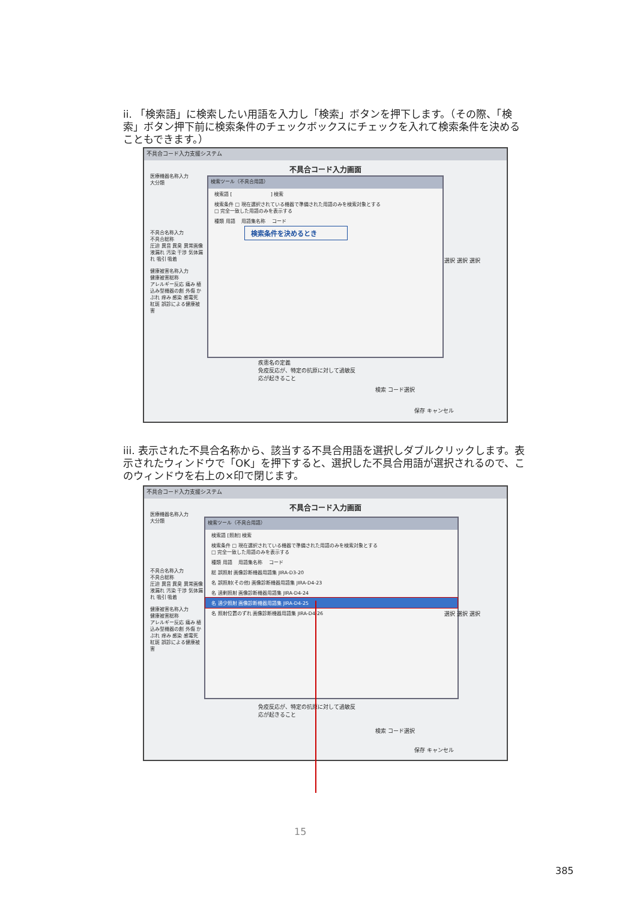ii. 「検索語」に検索したい用語を入力し「検索」ボタンを押下します。（その際、「検索」ボタン押下前に検索条件のチェックボックスにチェックを入れて検索条件を決めることもできます。）
不具合コード入力支援システム
不具合コード入力画面
医療機器名称入力
大分類
不具合名称入力
不具合総称
圧迫 異音 異臭 異常画像 液漏れ 汚染 干渉 気体漏れ 吸引 吸着
健康被害名称入力
健康被害総称
アレルギー反応 痛み 植込み型機器の創 外傷 かぶれ 痒み 感染 感電死 紅斑 誤診による健康被害
検索ツール（不具合用語）
検索語 [　　　　　　　　] 検索
検索条件 □ 現在選択されている機器で準備された用語のみを検索対象とする
□ 完全一致した用語のみを表示する
種類 用語 　用語集名称 　コード
検索条件を決めるとき
選択 選択 選択
疾患名の定義
免疫反応が、特定の抗原に対して過敏反応が起きること
検索 コード選択
保存 キャンセル
iii. 表示された不具合名称から、該当する不具合用語を選択しダブルクリックします。表示されたウィンドウで「OK」を押下すると、選択した不具合用語が選択されるので、このウィンドウを右上の×印で閉じます。
不具合コード入力支援システム
不具合コード入力画面
医療機器名称入力
大分類
不具合名称入力
不具合総称
圧迫 異音 異臭 異常画像 液漏れ 汚染 干渉 気体漏れ 吸引 吸着
健康被害名称入力
健康被害総称
アレルギー反応 痛み 植込み型機器の創 外傷 かぶれ 痒み 感染 感電死 紅斑 誤診による健康被害
検索ツール（不具合用語）
検索語 [照射] 検索
検索条件 □ 現在選択されている機器で準備された用語のみを検索対象とする
□ 完全一致した用語のみを表示する
種類 用語 　用語集名称 　コード
総 誤照射 画像診断機器用語集 JIRA-D3-20
名 誤照射(その他) 画像診断機器用語集 JIRA-D4-23
名 過剰照射 画像診断機器用語集 JIRA-D4-24
名 過少照射 画像診断機器用語集 JIRA-D4-25
名 照射位置のずれ 画像診断機器用語集 JIRA-D4-26
選択 選択 選択
免疫反応が、特定の抗原に対して過敏反応が起きること
検索 コード選択
保存 キャンセル
15
385